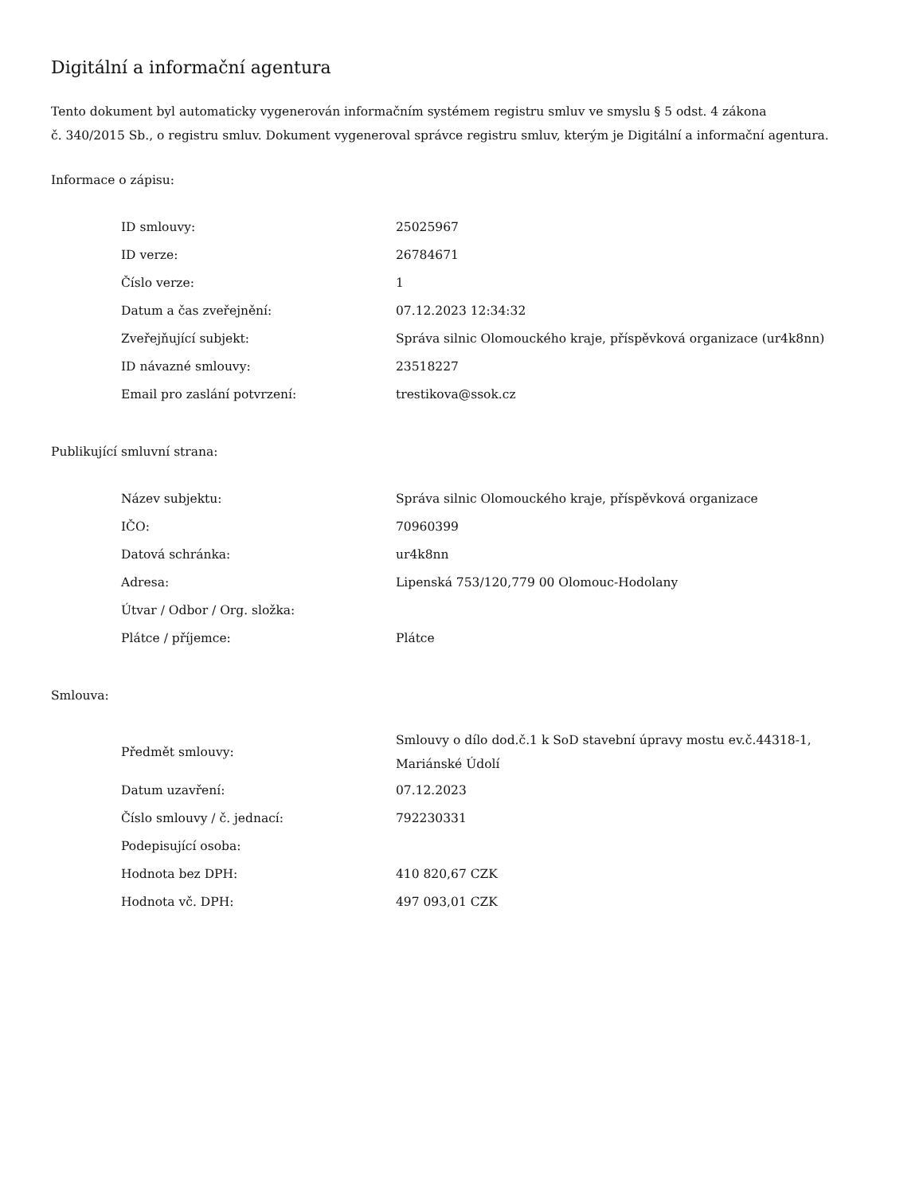Digitální a informační agentura
Tento dokument byl automaticky vygenerován informačním systémem registru smluv ve smyslu § 5 odst. 4 zákona
č. 340/2015 Sb., o registru smluv. Dokument vygeneroval správce registru smluv, kterým je Digitální a informační agentura.
Informace o zápisu:
| ID smlouvy: | 25025967 |
| ID verze: | 26784671 |
| Číslo verze: | 1 |
| Datum a čas zveřejnění: | 07.12.2023 12:34:32 |
| Zveřejňující subjekt: | Správa silnic Olomouckého kraje, příspěvková organizace (ur4k8nn) |
| ID návazné smlouvy: | 23518227 |
| Email pro zaslání potvrzení: | trestikova@ssok.cz |
Publikující smluvní strana:
| Název subjektu: | Správa silnic Olomouckého kraje, příspěvková organizace |
| IČO: | 70960399 |
| Datová schránka: | ur4k8nn |
| Adresa: | Lipenská 753/120,779 00 Olomouc-Hodolany |
| Útvar / Odbor / Org. složka: | |
| Plátce / příjemce: | Plátce |
Smlouva:
| Předmět smlouvy: | Smlouvy o dílo dod.č.1 k SoD stavební úpravy mostu ev.č.44318-1, Mariánské Údolí |
| Datum uzavření: | 07.12.2023 |
| Číslo smlouvy / č. jednací: | 792230331 |
| Podepisující osoba: | |
| Hodnota bez DPH: | 410 820,67 CZK |
| Hodnota vč. DPH: | 497 093,01 CZK |